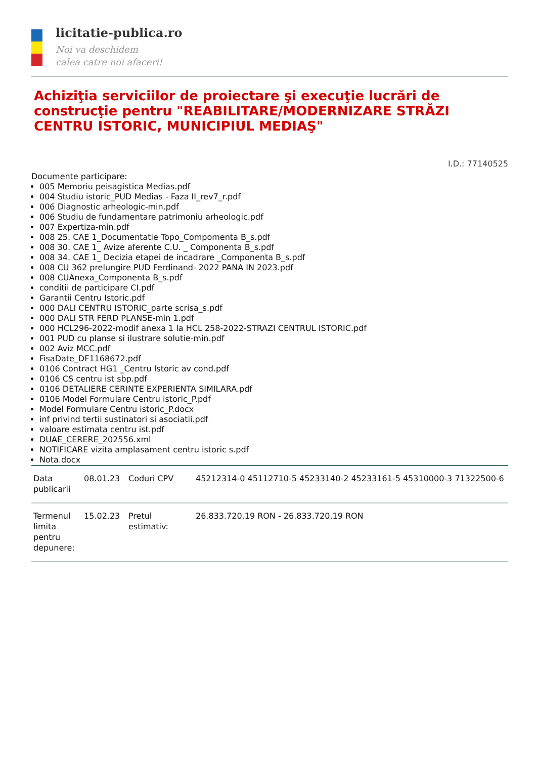licitatie-publica.ro
Noi va deschidem
calea catre noi afaceri!
Achiziţia serviciilor de proiectare şi execuţie lucrări de construcţie pentru "REABILITARE/MODERNIZARE STRĂZI CENTRU ISTORIC, MUNICIPIUL MEDIAŞ"
I.D.: 77140525
Documente participare:
005 Memoriu peisagistica Medias.pdf
004 Studiu istoric_PUD Medias - Faza II_rev7_r.pdf
006 Diagnostic arheologic-min.pdf
006 Studiu de fundamentare patrimoniu arheologic.pdf
007 Expertiza-min.pdf
008 25. CAE 1_Documentatie Topo_Compomenta B_s.pdf
008 30. CAE 1_ Avize aferente C.U. _ Componenta B_s.pdf
008 34. CAE 1_ Decizia etapei de incadrare _Componenta B_s.pdf
008 CU 362 prelungire PUD Ferdinand- 2022 PANA IN 2023.pdf
008 CUAnexa_Componenta B_s.pdf
conditii de participare CI.pdf
Garantii Centru Istoric.pdf
000 DALI CENTRU ISTORIC_parte scrisa_s.pdf
000 DALI STR FERD PLANSE-min 1.pdf
000 HCL296-2022-modif anexa 1 la HCL 258-2022-STRAZI CENTRUL ISTORIC.pdf
001 PUD cu planse si ilustrare solutie-min.pdf
002 Aviz MCC.pdf
FisaDate_DF1168672.pdf
0106 Contract HG1 _Centru Istoric av cond.pdf
0106 CS centru ist sbp.pdf
0106 DETALIERE CERINTE EXPERIENTA SIMILARA.pdf
0106 Model Formulare Centru istoric_P.pdf
Model Formulare Centru istoric_P.docx
inf privind tertii sustinatori si asociatii.pdf
valoare estimata centru ist.pdf
DUAE_CERERE_202556.xml
NOTIFICARE vizita amplasament centru istoric s.pdf
Nota.docx
| Data publicarii | 08.01.23 | Coduri CPV | 45212314-0 45112710-5 45233140-2 45233161-5 45310000-3 71322500-6 |
| Termenul limita pentru depunere: | 15.02.23 | Pretul estimativ: | 26.833.720,19 RON - 26.833.720,19 RON |